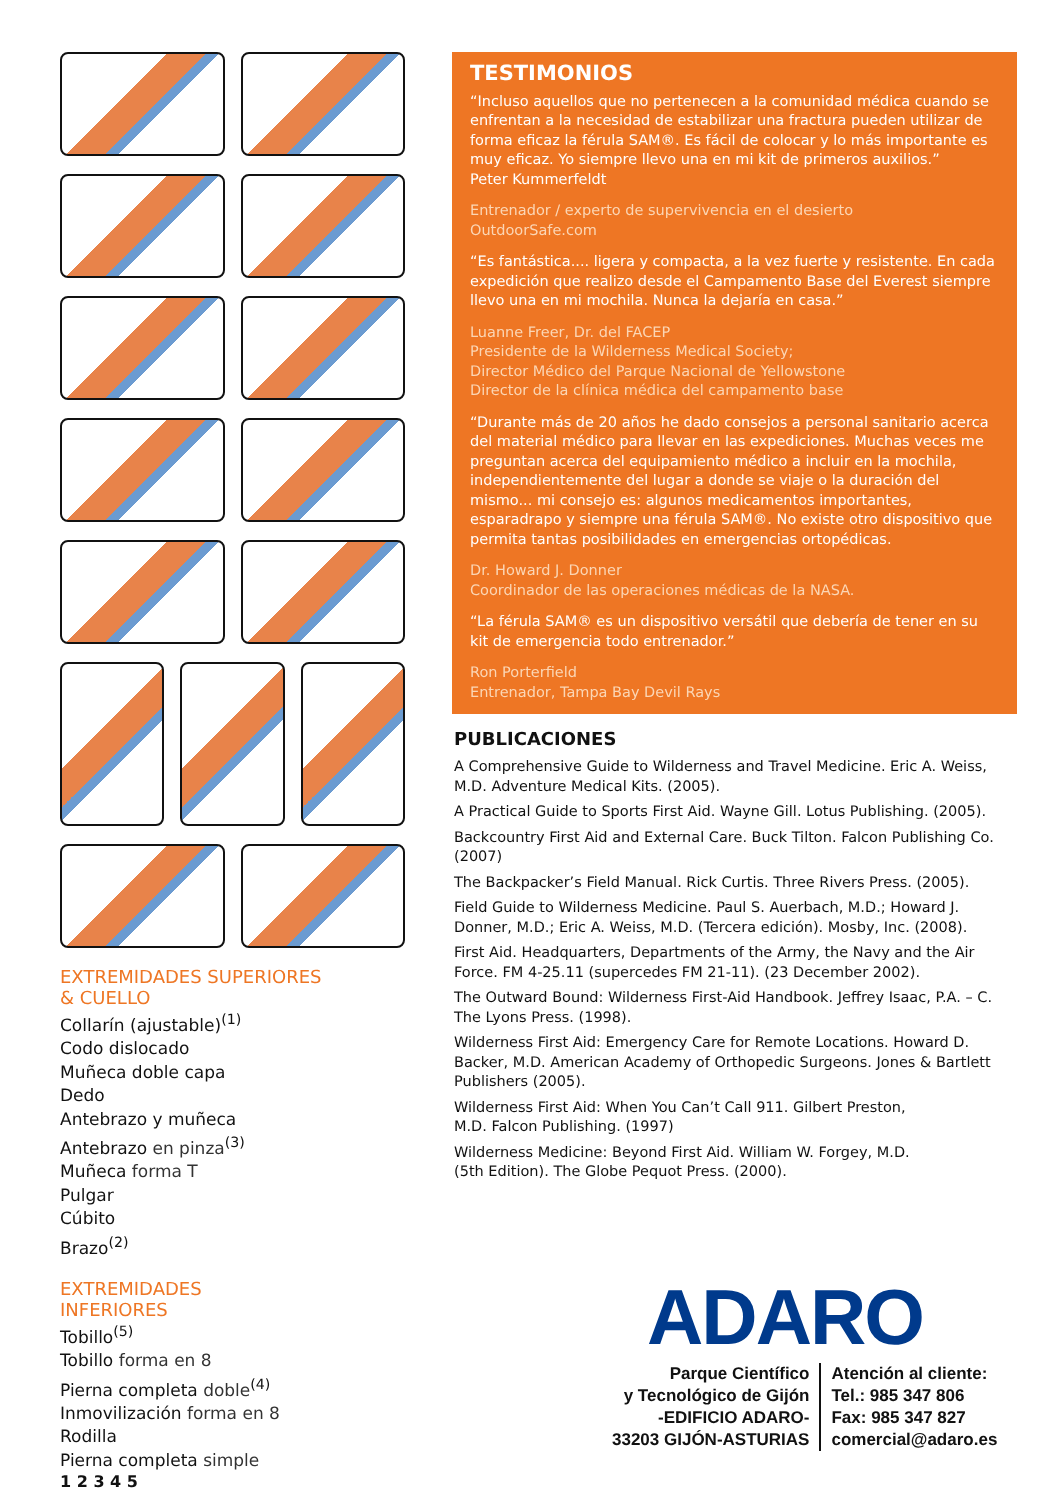EXTREMIDADES SUPERIORES
& CUELLO
Collarín (ajustable)<sup>(1)</sup>
Codo dislocado
Muñeca doble capa
Dedo
Antebrazo y muñeca
Antebrazo en pinza<sup>(3)</sup>
Muñeca forma T
Pulgar
Cúbito
Brazo<sup>(2)</sup>
EXTREMIDADES
INFERIORES
Tobillo<sup>(5)</sup>
Tobillo forma en 8
Pierna completa doble<sup>(4)</sup>
Inmovilización forma en 8
Rodilla
Pierna completa simple
1 2 3 4 5
TESTIMONIOS
“Incluso aquellos que no pertenecen a la comunidad médica cuando se enfrentan a la necesidad de estabilizar una fractura pueden utilizar de forma eficaz la férula SAM®. Es fácil de colocar y lo más importante es muy eficaz. Yo siempre llevo una en mi kit de primeros auxilios.”
Peter Kummerfeldt
Entrenador / experto de supervivencia en el desierto
OutdoorSafe.com
“Es fantástica.... ligera y compacta, a la vez fuerte y resistente. En cada expedición que realizo desde el Campamento Base del Everest siempre llevo una en mi mochila. Nunca la dejaría en casa.”
Luanne Freer, Dr. del FACEP
Presidente de la Wilderness Medical Society;
Director Médico del Parque Nacional de Yellowstone
Director de la clínica médica del campamento base
“Durante más de 20 años he dado consejos a personal sanitario acerca del material médico para llevar en las expediciones. Muchas veces me preguntan acerca del equipamiento médico a incluir en la mochila, independientemente del lugar a donde se viaje o la duración del mismo... mi consejo es: algunos medicamentos importantes, esparadrapo y siempre una férula SAM®. No existe otro dispositivo que permita tantas posibilidades en emergencias ortopédicas.
Dr. Howard J. Donner
Coordinador de las operaciones médicas de la NASA.
“La férula SAM® es un dispositivo versátil que debería de tener en su kit de emergencia todo entrenador.”
Ron Porterfield
Entrenador, Tampa Bay Devil Rays
PUBLICACIONES
A Comprehensive Guide to Wilderness and Travel Medicine. Eric A. Weiss, M.D. Adventure Medical Kits. (2005).
A Practical Guide to Sports First Aid. Wayne Gill. Lotus Publishing. (2005).
Backcountry First Aid and External Care. Buck Tilton. Falcon Publishing Co. (2007)
The Backpacker’s Field Manual. Rick Curtis. Three Rivers Press. (2005).
Field Guide to Wilderness Medicine. Paul S. Auerbach, M.D.; Howard J. Donner, M.D.; Eric A. Weiss, M.D. (Tercera edición). Mosby, Inc. (2008).
First Aid. Headquarters, Departments of the Army, the Navy and the Air Force. FM 4-25.11 (supercedes FM 21-11). (23 December 2002).
The Outward Bound: Wilderness First-Aid Handbook. Jeffrey Isaac, P.A. – C. The Lyons Press. (1998).
Wilderness First Aid: Emergency Care for Remote Locations. Howard D. Backer, M.D. American Academy of Orthopedic Surgeons. Jones & Bartlett Publishers (2005).
Wilderness First Aid: When You Can’t Call 911. Gilbert Preston,
M.D. Falcon Publishing. (1997)
Wilderness Medicine: Beyond First Aid. William W. Forgey, M.D.
(5th Edition). The Globe Pequot Press. (2000).
ADARO
Parque Científico
y Tecnológico de Gijón
-EDIFICIO ADARO-
33203 GIJÓN-ASTURIAS
Atención al cliente:
Tel.: 985 347 806
Fax: 985 347 827
comercial@adaro.es